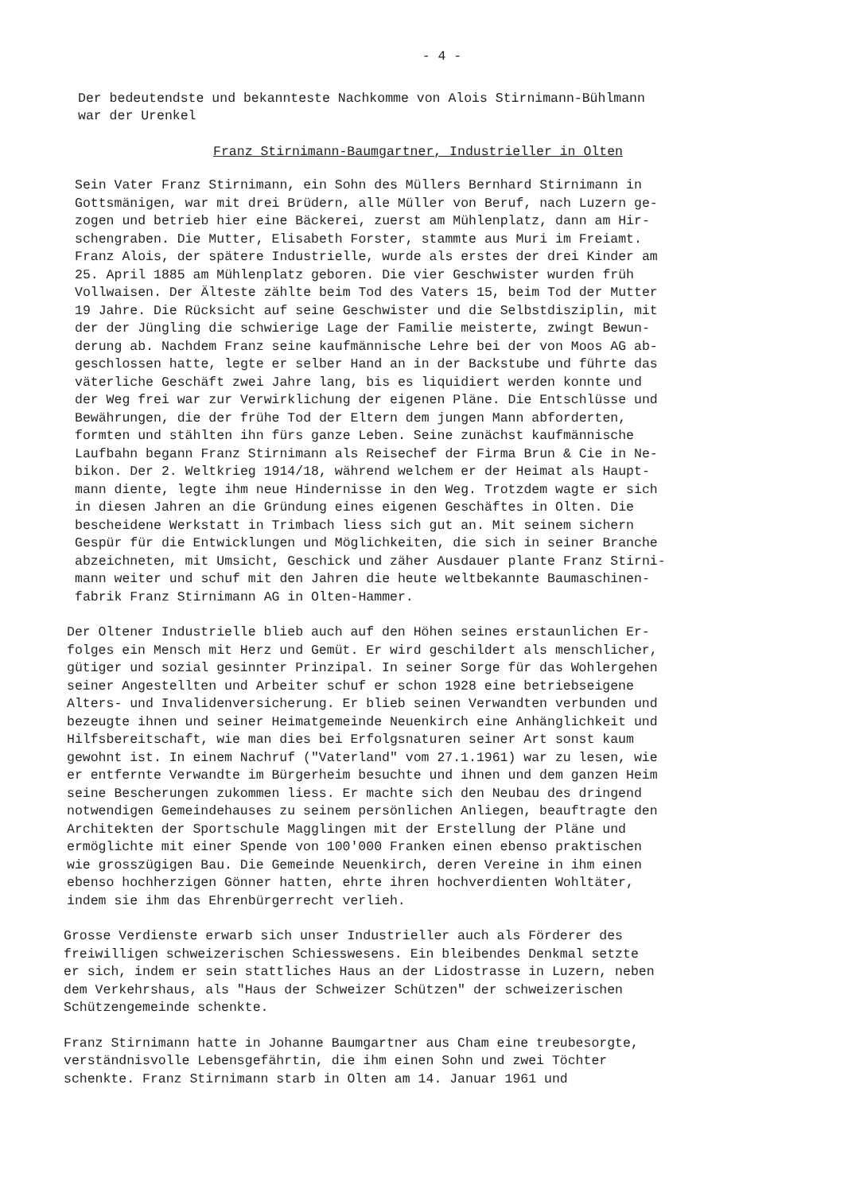- 4 -
Der bedeutendste und bekannteste Nachkomme von Alois Stirnimann-Bühlmann war der Urenkel
Franz Stirnimann-Baumgartner, Industrieller in Olten
Sein Vater Franz Stirnimann, ein Sohn des Müllers Bernhard Stirnimann in Gottsmänigen, war mit drei Brüdern, alle Müller von Beruf, nach Luzern ge- zogen und betrieb hier eine Bäckerei, zuerst am Mühlenplatz, dann am Hir- schengraben. Die Mutter, Elisabeth Forster, stammte aus Muri im Freiamt. Franz Alois, der spätere Industrielle, wurde als erstes der drei Kinder am 25. April 1885 am Mühlenplatz geboren. Die vier Geschwister wurden früh Vollwaisen. Der Älteste zählte beim Tod des Vaters 15, beim Tod der Mutter 19 Jahre. Die Rücksicht auf seine Geschwister und die Selbstdisziplin, mit der der Jüngling die schwierige Lage der Familie meisterte, zwingt Bewun- derung ab. Nachdem Franz seine kaufmännische Lehre bei der von Moos AG ab- geschlossen hatte, legte er selber Hand an in der Backstube und führte das väterliche Geschäft zwei Jahre lang, bis es liquidiert werden konnte und der Weg frei war zur Verwirklichung der eigenen Pläne. Die Entschlüsse und Bewährungen, die der frühe Tod der Eltern dem jungen Mann abforderten, formten und stählten ihn fürs ganze Leben. Seine zunächst kaufmännische Laufbahn begann Franz Stirnimann als Reisechef der Firma Brun & Cie in Ne- bikon. Der 2. Weltkrieg 1914/18, während welchem er der Heimat als Haupt- mann diente, legte ihm neue Hindernisse in den Weg. Trotzdem wagte er sich in diesen Jahren an die Gründung eines eigenen Geschäftes in Olten. Die bescheidene Werkstatt in Trimbach liess sich gut an. Mit seinem sichern Gespür für die Entwicklungen und Möglichkeiten, die sich in seiner Branche abzeichneten, mit Umsicht, Geschick und zäher Ausdauer plante Franz Stirni- mann weiter und schuf mit den Jahren die heute weltbekannte Baumaschinen- fabrik Franz Stirnimann AG in Olten-Hammer.
Der Oltener Industrielle blieb auch auf den Höhen seines erstaunlichen Er- folges ein Mensch mit Herz und Gemüt. Er wird geschildert als menschlicher, gütiger und sozial gesinnter Prinzipal. In seiner Sorge für das Wohlergehen seiner Angestellten und Arbeiter schuf er schon 1928 eine betriebseigene Alters- und Invalidenversicherung. Er blieb seinen Verwandten verbunden und bezeugte ihnen und seiner Heimatgemeinde Neuenkirch eine Anhänglichkeit und Hilfsbereitschaft, wie man dies bei Erfolgsnaturen seiner Art sonst kaum gewohnt ist. In einem Nachruf ("Vaterland" vom 27.1.1961) war zu lesen, wie er entfernte Verwandte im Bürgerheim besuchte und ihnen und dem ganzen Heim seine Bescherungen zukommen liess. Er machte sich den Neubau des dringend notwendigen Gemeindehauses zu seinem persönlichen Anliegen, beauftragte den Architekten der Sportschule Magglingen mit der Erstellung der Pläne und ermöglichte mit einer Spende von 100'000 Franken einen ebenso praktischen wie grosszügigen Bau. Die Gemeinde Neuenkirch, deren Vereine in ihm einen ebenso hochherzigen Gönner hatten, ehrte ihren hochverdienten Wohltäter, indem sie ihm das Ehrenbürgerrecht verlieh.
Grosse Verdienste erwarb sich unser Industrieller auch als Förderer des freiwilligen schweizerischen Schiesswesens. Ein bleibendes Denkmal setzte er sich, indem er sein stattliches Haus an der Lidostrasse in Luzern, neben dem Verkehrshaus, als "Haus der Schweizer Schützen" der schweizerischen Schützengemeinde schenkte.
Franz Stirnimann hatte in Johanne Baumgartner aus Cham eine treubesorgte, verständnisvolle Lebensgefährtin, die ihm einen Sohn und zwei Töchter schenkte. Franz Stirnimann starb in Olten am 14. Januar 1961 und